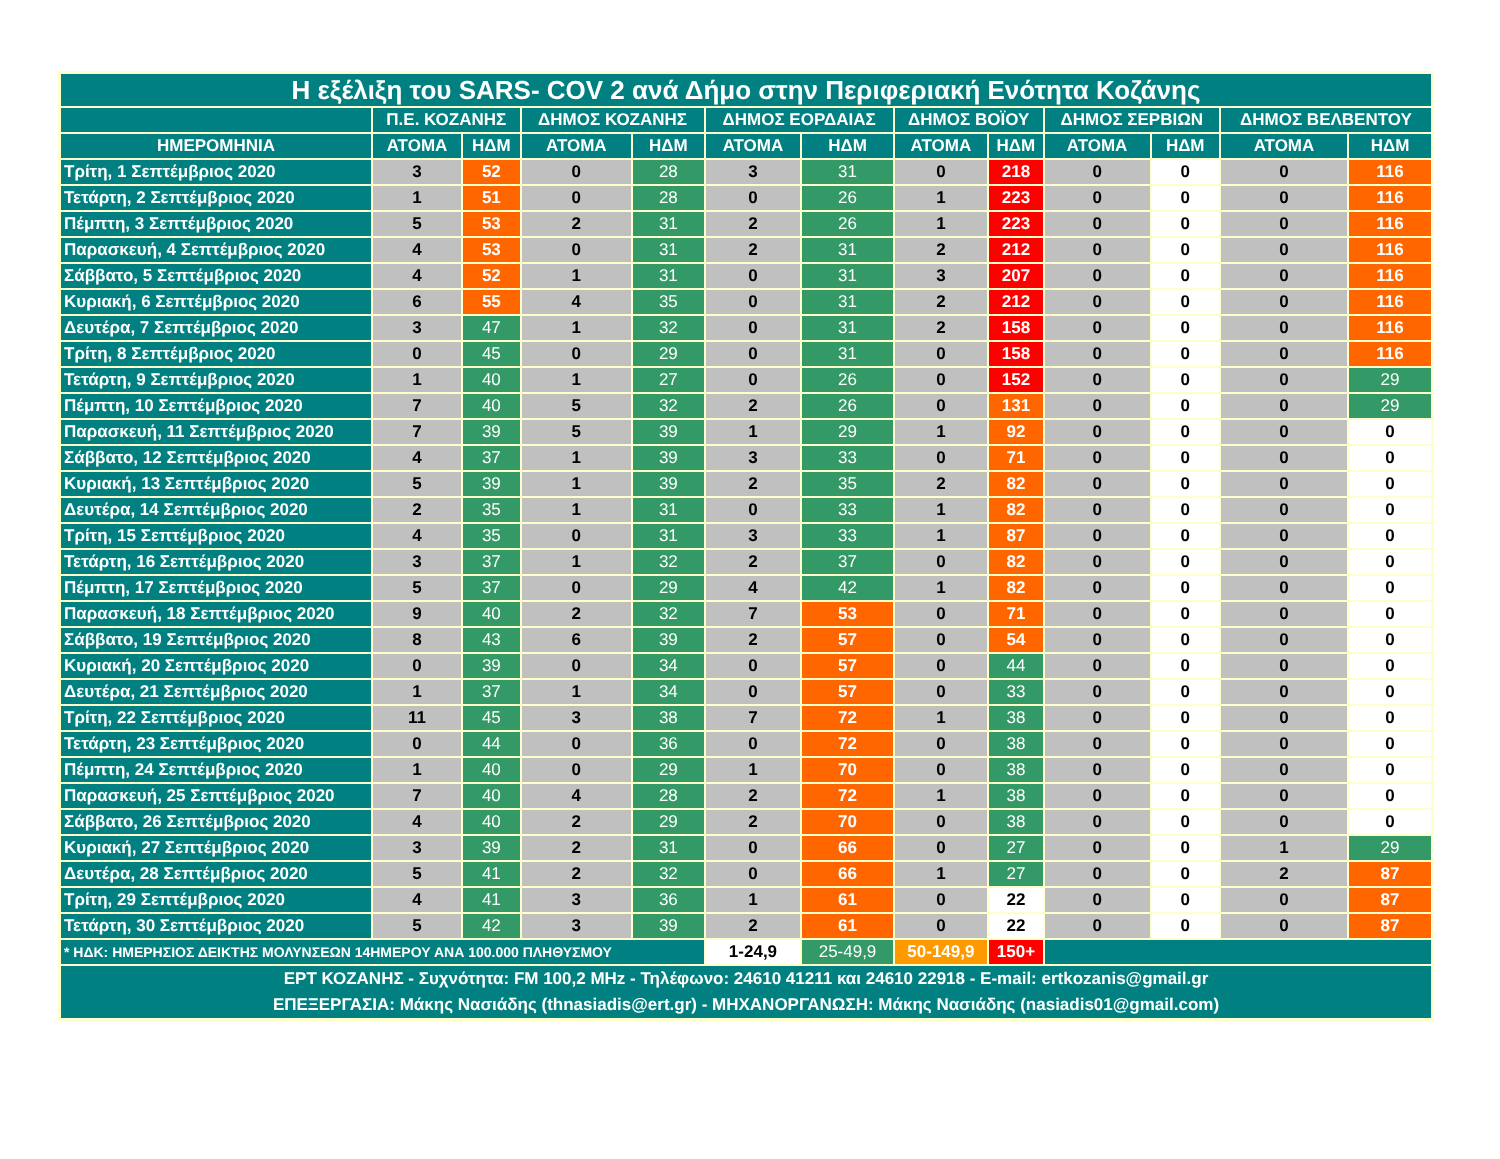| Η εξέλιξη του SARS- COV 2 ανά Δήμο στην Περιφεριακή Ενότητα Κοζάνης | | | | | | | | | | | | |
| --- | --- | --- | --- | --- | --- | --- | --- | --- | --- | --- | --- | --- |
| | Π.Ε. ΚΟΖΑΝΗΣ | | ΔΗΜΟΣ ΚΟΖΑΝΗΣ | | ΔΗΜΟΣ ΕΟΡΔΑΙΑΣ | | ΔΗΜΟΣ ΒΟΪΟΥ | | ΔΗΜΟΣ ΣΕΡΒΙΩΝ | | ΔΗΜΟΣ ΒΕΛΒΕΝΤΟΥ | |
| ΗΜΕΡΟΜΗΝΙΑ | ΑΤΟΜΑ | ΗΔΜ | ΑΤΟΜΑ | ΗΔΜ | ΑΤΟΜΑ | ΗΔΜ | ΑΤΟΜΑ | ΗΔΜ | ΑΤΟΜΑ | ΗΔΜ | ΑΤΟΜΑ | ΗΔΜ |
| Τρίτη, 1 Σεπτέμβριος 2020 | 3 | 52 | 0 | 28 | 3 | 31 | 0 | 218 | 0 | 0 | 0 | 116 |
| Τετάρτη, 2 Σεπτέμβριος 2020 | 1 | 51 | 0 | 28 | 0 | 26 | 1 | 223 | 0 | 0 | 0 | 116 |
| Πέμπτη, 3 Σεπτέμβριος 2020 | 5 | 53 | 2 | 31 | 2 | 26 | 1 | 223 | 0 | 0 | 0 | 116 |
| Παρασκευή, 4 Σεπτέμβριος 2020 | 4 | 53 | 0 | 31 | 2 | 31 | 2 | 212 | 0 | 0 | 0 | 116 |
| Σάββατο, 5 Σεπτέμβριος 2020 | 4 | 52 | 1 | 31 | 0 | 31 | 3 | 207 | 0 | 0 | 0 | 116 |
| Κυριακή, 6 Σεπτέμβριος 2020 | 6 | 55 | 4 | 35 | 0 | 31 | 2 | 212 | 0 | 0 | 0 | 116 |
| Δευτέρα, 7 Σεπτέμβριος 2020 | 3 | 47 | 1 | 32 | 0 | 31 | 2 | 158 | 0 | 0 | 0 | 116 |
| Τρίτη, 8 Σεπτέμβριος 2020 | 0 | 45 | 0 | 29 | 0 | 31 | 0 | 158 | 0 | 0 | 0 | 116 |
| Τετάρτη, 9 Σεπτέμβριος 2020 | 1 | 40 | 1 | 27 | 0 | 26 | 0 | 152 | 0 | 0 | 0 | 29 |
| Πέμπτη, 10 Σεπτέμβριος 2020 | 7 | 40 | 5 | 32 | 2 | 26 | 0 | 131 | 0 | 0 | 0 | 29 |
| Παρασκευή, 11 Σεπτέμβριος 2020 | 7 | 39 | 5 | 39 | 1 | 29 | 1 | 92 | 0 | 0 | 0 | 0 |
| Σάββατο, 12 Σεπτέμβριος 2020 | 4 | 37 | 1 | 39 | 3 | 33 | 0 | 71 | 0 | 0 | 0 | 0 |
| Κυριακή, 13 Σεπτέμβριος 2020 | 5 | 39 | 1 | 39 | 2 | 35 | 2 | 82 | 0 | 0 | 0 | 0 |
| Δευτέρα, 14 Σεπτέμβριος 2020 | 2 | 35 | 1 | 31 | 0 | 33 | 1 | 82 | 0 | 0 | 0 | 0 |
| Τρίτη, 15 Σεπτέμβριος 2020 | 4 | 35 | 0 | 31 | 3 | 33 | 1 | 87 | 0 | 0 | 0 | 0 |
| Τετάρτη, 16 Σεπτέμβριος 2020 | 3 | 37 | 1 | 32 | 2 | 37 | 0 | 82 | 0 | 0 | 0 | 0 |
| Πέμπτη, 17 Σεπτέμβριος 2020 | 5 | 37 | 0 | 29 | 4 | 42 | 1 | 82 | 0 | 0 | 0 | 0 |
| Παρασκευή, 18 Σεπτέμβριος 2020 | 9 | 40 | 2 | 32 | 7 | 53 | 0 | 71 | 0 | 0 | 0 | 0 |
| Σάββατο, 19 Σεπτέμβριος 2020 | 8 | 43 | 6 | 39 | 2 | 57 | 0 | 54 | 0 | 0 | 0 | 0 |
| Κυριακή, 20 Σεπτέμβριος 2020 | 0 | 39 | 0 | 34 | 0 | 57 | 0 | 44 | 0 | 0 | 0 | 0 |
| Δευτέρα, 21 Σεπτέμβριος 2020 | 1 | 37 | 1 | 34 | 0 | 57 | 0 | 33 | 0 | 0 | 0 | 0 |
| Τρίτη, 22 Σεπτέμβριος 2020 | 11 | 45 | 3 | 38 | 7 | 72 | 1 | 38 | 0 | 0 | 0 | 0 |
| Τετάρτη, 23 Σεπτέμβριος 2020 | 0 | 44 | 0 | 36 | 0 | 72 | 0 | 38 | 0 | 0 | 0 | 0 |
| Πέμπτη, 24 Σεπτέμβριος 2020 | 1 | 40 | 0 | 29 | 1 | 70 | 0 | 38 | 0 | 0 | 0 | 0 |
| Παρασκευή, 25 Σεπτέμβριος 2020 | 7 | 40 | 4 | 28 | 2 | 72 | 1 | 38 | 0 | 0 | 0 | 0 |
| Σάββατο, 26 Σεπτέμβριος 2020 | 4 | 40 | 2 | 29 | 2 | 70 | 0 | 38 | 0 | 0 | 0 | 0 |
| Κυριακή, 27 Σεπτέμβριος 2020 | 3 | 39 | 2 | 31 | 0 | 66 | 0 | 27 | 0 | 0 | 1 | 29 |
| Δευτέρα, 28 Σεπτέμβριος 2020 | 5 | 41 | 2 | 32 | 0 | 66 | 1 | 27 | 0 | 0 | 2 | 87 |
| Τρίτη, 29 Σεπτέμβριος 2020 | 4 | 41 | 3 | 36 | 1 | 61 | 0 | 22 | 0 | 0 | 0 | 87 |
| Τετάρτη, 30 Σεπτέμβριος 2020 | 5 | 42 | 3 | 39 | 2 | 61 | 0 | 22 | 0 | 0 | 0 | 87 |
| * ΗΔΚ: ΗΜΕΡΗΣΙΟΣ ΔΕΙΚΤΗΣ ΜΟΛΥΝΣΕΩΝ 14ΗΜΕΡΟΥ ΑΝΑ 100.000 ΠΛΗΘΥΣΜΟΥ | | | | | 1-24,9 | 25-49,9 | 50-149,9 | 150+ | | | | |
| ΕΡΤ ΚΟΖΑΝΗΣ - Συχνότητα: FM 100,2 MHz - Τηλέφωνο: 24610 41211 και 24610 22918 - E-mail: ertkozanis@gmail.gr ΕΠΕΞΕΡΓΑΣΙΑ: Μάκης Νασιάδης (thnasiadis@ert.gr) - ΜΗΧΑΝΟΡΓΑΝΩΣΗ: Μάκης Νασιάδης (nasiadis01@gmail.com) | | | | | | | | | | | | |